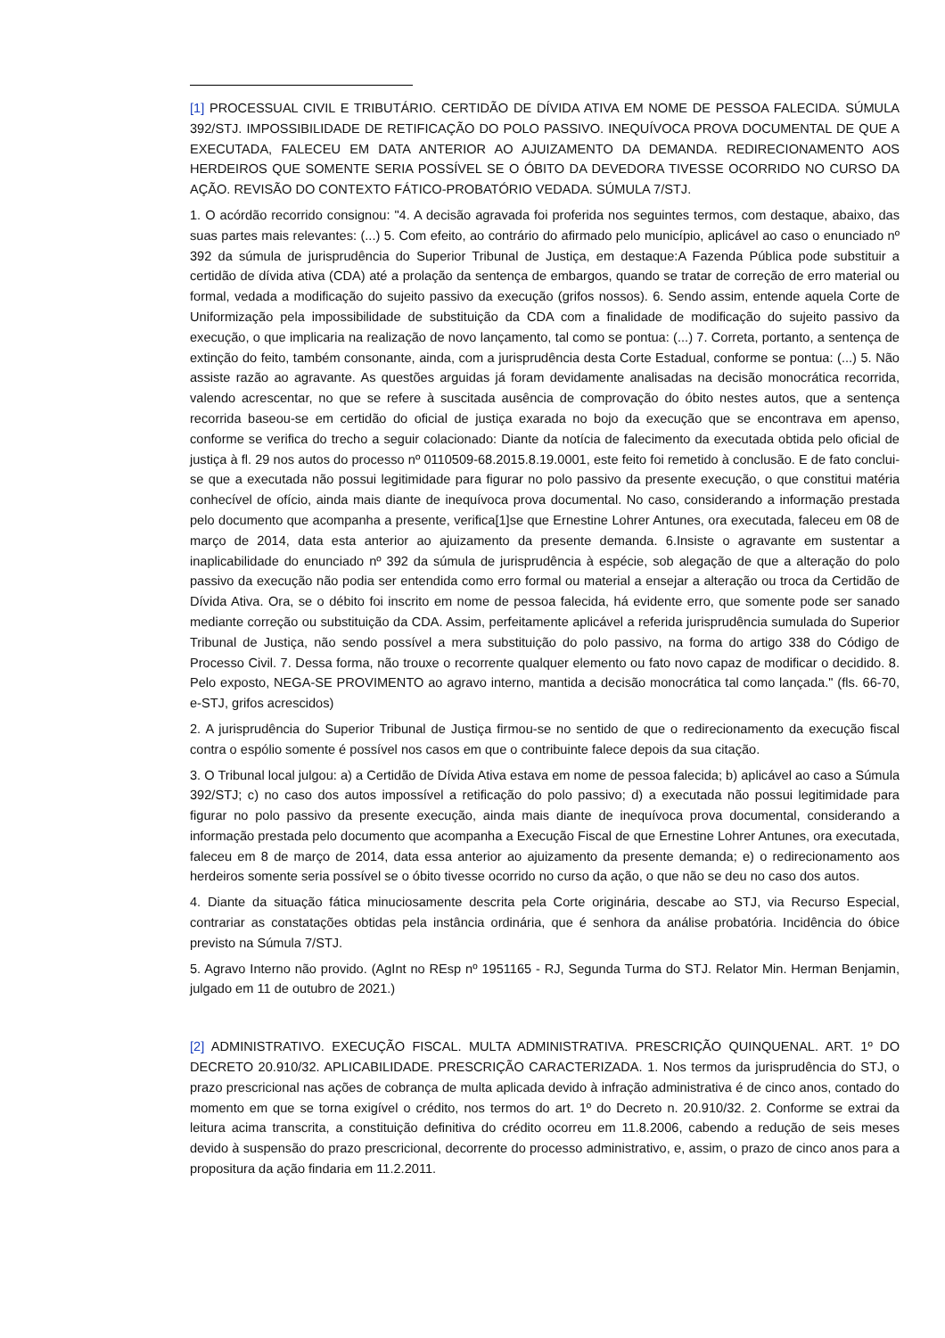[1] PROCESSUAL CIVIL E TRIBUTÁRIO. CERTIDÃO DE DÍVIDA ATIVA EM NOME DE PESSOA FALECIDA. SÚMULA 392/STJ. IMPOSSIBILIDADE DE RETIFICAÇÃO DO POLO PASSIVO. INEQUÍVOCA PROVA DOCUMENTAL DE QUE A EXECUTADA, FALECEU EM DATA ANTERIOR AO AJUIZAMENTO DA DEMANDA. REDIRECIONAMENTO AOS HERDEIROS QUE SOMENTE SERIA POSSÍVEL SE O ÓBITO DA DEVEDORA TIVESSE OCORRIDO NO CURSO DA AÇÃO. REVISÃO DO CONTEXTO FÁTICO-PROBATÓRIO VEDADA. SÚMULA 7/STJ.
1. O acórdão recorrido consignou: "4. A decisão agravada foi proferida nos seguintes termos, com destaque, abaixo, das suas partes mais relevantes: (...) 5. Com efeito, ao contrário do afirmado pelo município, aplicável ao caso o enunciado nº 392 da súmula de jurisprudência do Superior Tribunal de Justiça, em destaque:A Fazenda Pública pode substituir a certidão de dívida ativa (CDA) até a prolação da sentença de embargos, quando se tratar de correção de erro material ou formal, vedada a modificação do sujeito passivo da execução (grifos nossos). 6. Sendo assim, entende aquela Corte de Uniformização pela impossibilidade de substituição da CDA com a finalidade de modificação do sujeito passivo da execução, o que implicaria na realização de novo lançamento, tal como se pontua: (...) 7. Correta, portanto, a sentença de extinção do feito, também consonante, ainda, com a jurisprudência desta Corte Estadual, conforme se pontua: (...) 5. Não assiste razão ao agravante. As questões arguidas já foram devidamente analisadas na decisão monocrática recorrida, valendo acrescentar, no que se refere à suscitada ausência de comprovação do óbito nestes autos, que a sentença recorrida baseou-se em certidão do oficial de justiça exarada no bojo da execução que se encontrava em apenso, conforme se verifica do trecho a seguir colacionado: Diante da notícia de falecimento da executada obtida pelo oficial de justiça à fl. 29 nos autos do processo nº 0110509-68.2015.8.19.0001, este feito foi remetido à conclusão. E de fato conclui-se que a executada não possui legitimidade para figurar no polo passivo da presente execução, o que constitui matéria conhecível de ofício, ainda mais diante de inequívoca prova documental. No caso, considerando a informação prestada pelo documento que acompanha a presente, verifica[1]se que Ernestine Lohrer Antunes, ora executada, faleceu em 08 de março de 2014, data esta anterior ao ajuizamento da presente demanda. 6.Insiste o agravante em sustentar a inaplicabilidade do enunciado nº 392 da súmula de jurisprudência à espécie, sob alegação de que a alteração do polo passivo da execução não podia ser entendida como erro formal ou material a ensejar a alteração ou troca da Certidão de Dívida Ativa. Ora, se o débito foi inscrito em nome de pessoa falecida, há evidente erro, que somente pode ser sanado mediante correção ou substituição da CDA. Assim, perfeitamente aplicável a referida jurisprudência sumulada do Superior Tribunal de Justiça, não sendo possível a mera substituição do polo passivo, na forma do artigo 338 do Código de Processo Civil. 7. Dessa forma, não trouxe o recorrente qualquer elemento ou fato novo capaz de modificar o decidido. 8. Pelo exposto, NEGA-SE PROVIMENTO ao agravo interno, mantida a decisão monocrática tal como lançada." (fls. 66-70, e-STJ, grifos acrescidos)
2. A jurisprudência do Superior Tribunal de Justiça firmou-se no sentido de que o redirecionamento da execução fiscal contra o espólio somente é possível nos casos em que o contribuinte falece depois da sua citação.
3. O Tribunal local julgou: a) a Certidão de Dívida Ativa estava em nome de pessoa falecida; b) aplicável ao caso a Súmula 392/STJ; c) no caso dos autos impossível a retificação do polo passivo; d) a executada não possui legitimidade para figurar no polo passivo da presente execução, ainda mais diante de inequívoca prova documental, considerando a informação prestada pelo documento que acompanha a Execução Fiscal de que Ernestine Lohrer Antunes, ora executada, faleceu em 8 de março de 2014, data essa anterior ao ajuizamento da presente demanda; e) o redirecionamento aos herdeiros somente seria possível se o óbito tivesse ocorrido no curso da ação, o que não se deu no caso dos autos.
4. Diante da situação fática minuciosamente descrita pela Corte originária, descabe ao STJ, via Recurso Especial, contrariar as constatações obtidas pela instância ordinária, que é senhora da análise probatória. Incidência do óbice previsto na Súmula 7/STJ.
5. Agravo Interno não provido. (AgInt no REsp nº 1951165 - RJ, Segunda Turma do STJ. Relator Min. Herman Benjamin, julgado em 11 de outubro de 2021.)
[2] ADMINISTRATIVO. EXECUÇÃO FISCAL. MULTA ADMINISTRATIVA. PRESCRIÇÃO QUINQUENAL. ART. 1º DO DECRETO 20.910/32. APLICABILIDADE. PRESCRIÇÃO CARACTERIZADA. 1. Nos termos da jurisprudência do STJ, o prazo prescricional nas ações de cobrança de multa aplicada devido à infração administrativa é de cinco anos, contado do momento em que se torna exigível o crédito, nos termos do art. 1º do Decreto n. 20.910/32. 2. Conforme se extrai da leitura acima transcrita, a constituição definitiva do crédito ocorreu em 11.8.2006, cabendo a redução de seis meses devido à suspensão do prazo prescricional, decorrente do processo administrativo, e, assim, o prazo de cinco anos para a propositura da ação findaria em 11.2.2011.